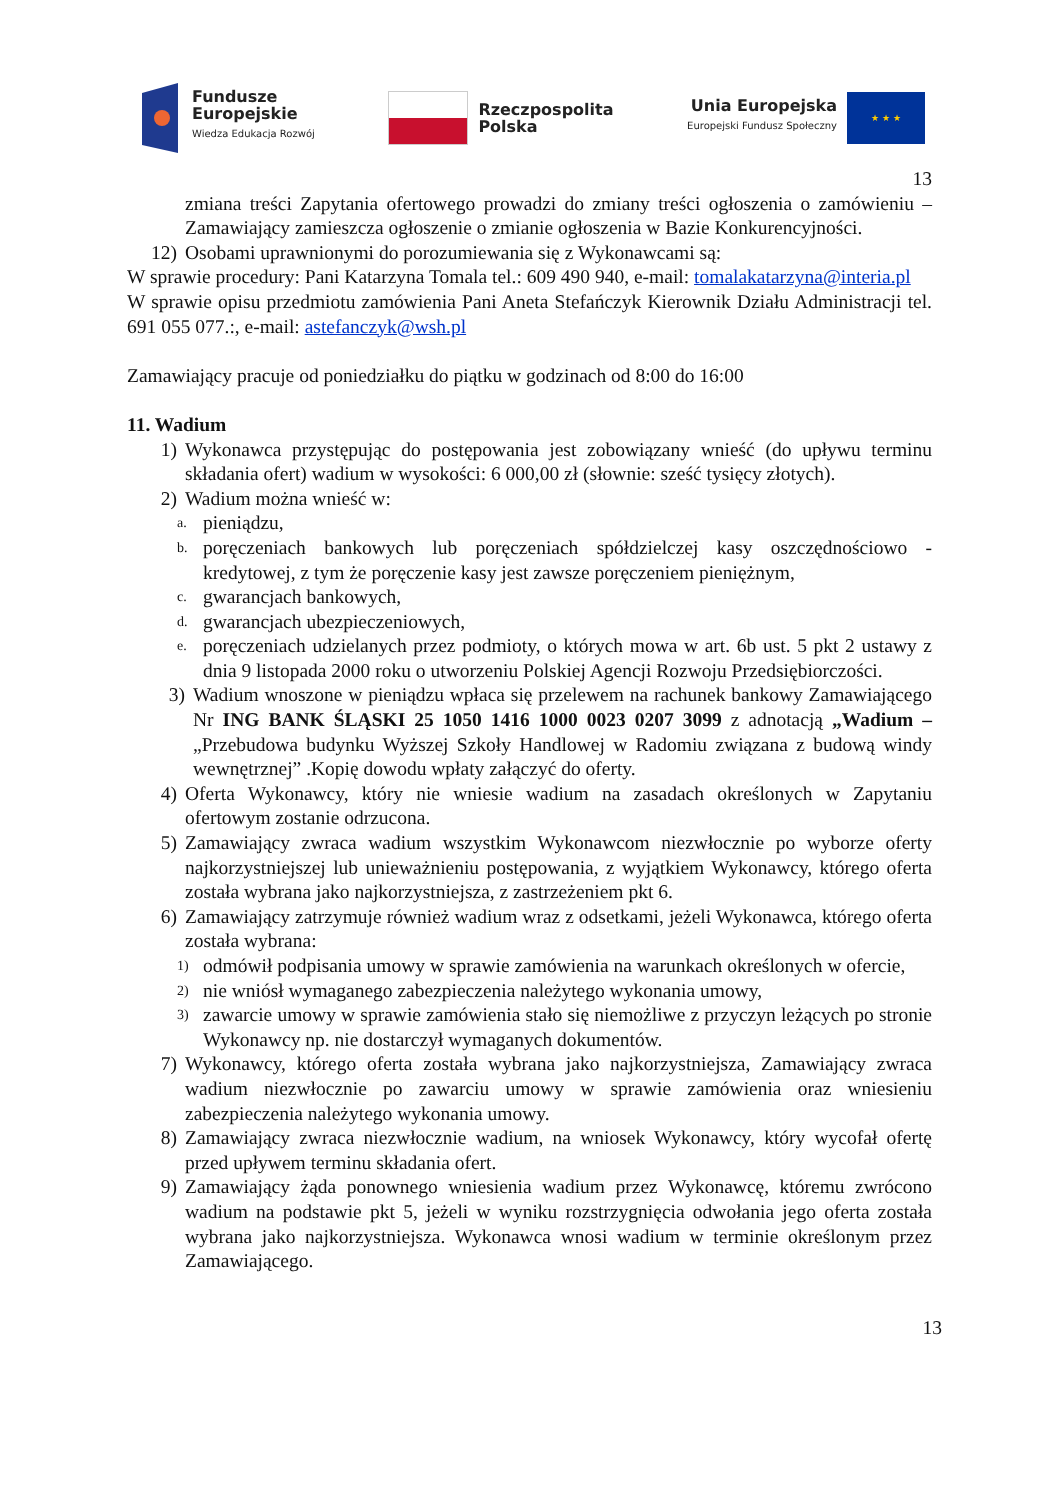Fundusze
Europejskie
Wiedza Edukacja Rozwój
Rzeczpospolita
Polska
Unia Europejska
Europejski Fundusz Społeczny
★ ★ ★
13
zmiana treści Zapytania ofertowego prowadzi do zmiany treści ogłoszenia o zamówieniu – Zamawiający zamieszcza ogłoszenie o zmianie ogłoszenia w Bazie Konkurencyjności.
12) Osobami uprawnionymi do porozumiewania się z Wykonawcami są:
W sprawie procedury: Pani Katarzyna Tomala tel.: 609 490 940, e-mail: tomalakatarzyna@interia.pl
W sprawie opisu przedmiotu zamówienia Pani Aneta Stefańczyk Kierownik Działu Administracji tel. 691 055 077.:, e-mail: astefanczyk@wsh.pl
Zamawiający pracuje od poniedziałku do piątku w godzinach od 8:00 do 16:00
11. Wadium
1) Wykonawca przystępując do postępowania jest zobowiązany wnieść (do upływu terminu składania ofert) wadium w wysokości: 6 000,00 zł (słownie: sześć tysięcy złotych).
2) Wadium można wnieść w:
a. pieniądzu,
b. poręczeniach bankowych lub poręczeniach spółdzielczej kasy oszczędnościowo - kredytowej, z tym że poręczenie kasy jest zawsze poręczeniem pieniężnym,
c. gwarancjach bankowych,
d. gwarancjach ubezpieczeniowych,
e. poręczeniach udzielanych przez podmioty, o których mowa w art. 6b ust. 5 pkt 2 ustawy z dnia 9 listopada 2000 roku o utworzeniu Polskiej Agencji Rozwoju Przedsiębiorczości.
3) Wadium wnoszone w pieniądzu wpłaca się przelewem na rachunek bankowy Zamawiającego Nr ING BANK ŚLĄSKI 25 1050 1416 1000 0023 0207 3099 z adnotacją „Wadium – „Przebudowa budynku Wyższej Szkoły Handlowej w Radomiu związana z budową windy wewnętrznej” .Kopię dowodu wpłaty załączyć do oferty.
4) Oferta Wykonawcy, który nie wniesie wadium na zasadach określonych w Zapytaniu ofertowym zostanie odrzucona.
5) Zamawiający zwraca wadium wszystkim Wykonawcom niezwłocznie po wyborze oferty najkorzystniejszej lub unieważnieniu postępowania, z wyjątkiem Wykonawcy, którego oferta została wybrana jako najkorzystniejsza, z zastrzeżeniem pkt 6.
6) Zamawiający zatrzymuje również wadium wraz z odsetkami, jeżeli Wykonawca, którego oferta została wybrana:
1) odmówił podpisania umowy w sprawie zamówienia na warunkach określonych w ofercie,
2) nie wniósł wymaganego zabezpieczenia należytego wykonania umowy,
3) zawarcie umowy w sprawie zamówienia stało się niemożliwe z przyczyn leżących po stronie Wykonawcy np. nie dostarczył wymaganych dokumentów.
7) Wykonawcy, którego oferta została wybrana jako najkorzystniejsza, Zamawiający zwraca wadium niezwłocznie po zawarciu umowy w sprawie zamówienia oraz wniesieniu zabezpieczenia należytego wykonania umowy.
8) Zamawiający zwraca niezwłocznie wadium, na wniosek Wykonawcy, który wycofał ofertę przed upływem terminu składania ofert.
9) Zamawiający żąda ponownego wniesienia wadium przez Wykonawcę, któremu zwrócono wadium na podstawie pkt 5, jeżeli w wyniku rozstrzygnięcia odwołania jego oferta została wybrana jako najkorzystniejsza. Wykonawca wnosi wadium w terminie określonym przez Zamawiającego.
13